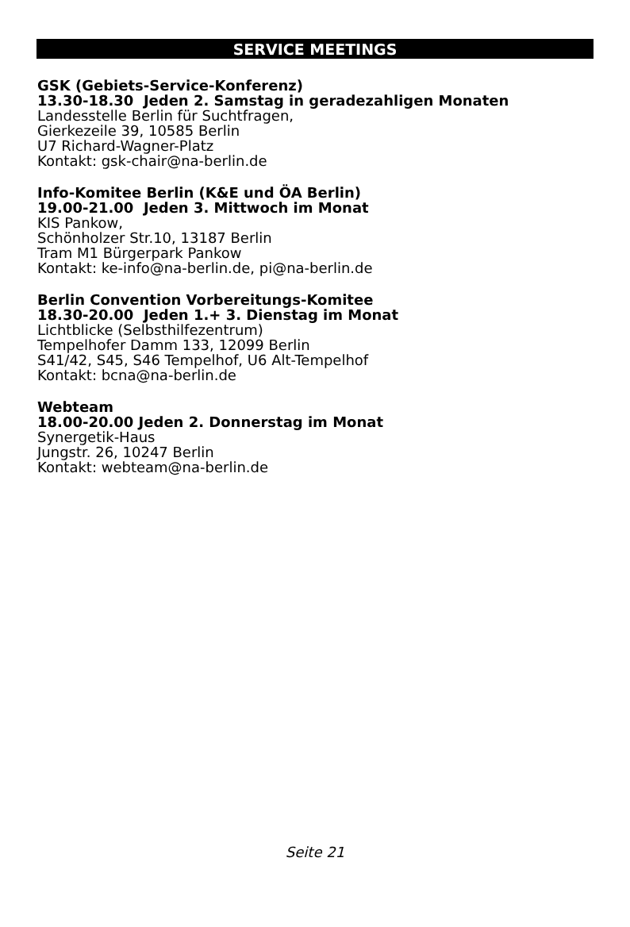SERVICE MEETINGS
GSK (Gebiets-Service-Konferenz)
13.30-18.30 Jeden 2. Samstag in geradezahligen Monaten
Landesstelle Berlin für Suchtfragen,
Gierkezeile 39, 10585 Berlin
U7 Richard-Wagner-Platz
Kontakt: gsk-chair@na-berlin.de
Info-Komitee Berlin (K&E und ÖA Berlin)
19.00-21.00 Jeden 3. Mittwoch im Monat
KIS Pankow,
Schönholzer Str.10, 13187 Berlin
Tram M1 Bürgerpark Pankow
Kontakt: ke-info@na-berlin.de, pi@na-berlin.de
Berlin Convention Vorbereitungs-Komitee
18.30-20.00 Jeden 1.+ 3. Dienstag im Monat
Lichtblicke (Selbsthilfezentrum)
Tempelhofer Damm 133, 12099 Berlin
S41/42, S45, S46 Tempelhof, U6 Alt-Tempelhof
Kontakt: bcna@na-berlin.de
Webteam
18.00-20.00 Jeden 2. Donnerstag im Monat
Synergetik-Haus
Jungstr. 26, 10247 Berlin
Kontakt: webteam@na-berlin.de
Seite 21